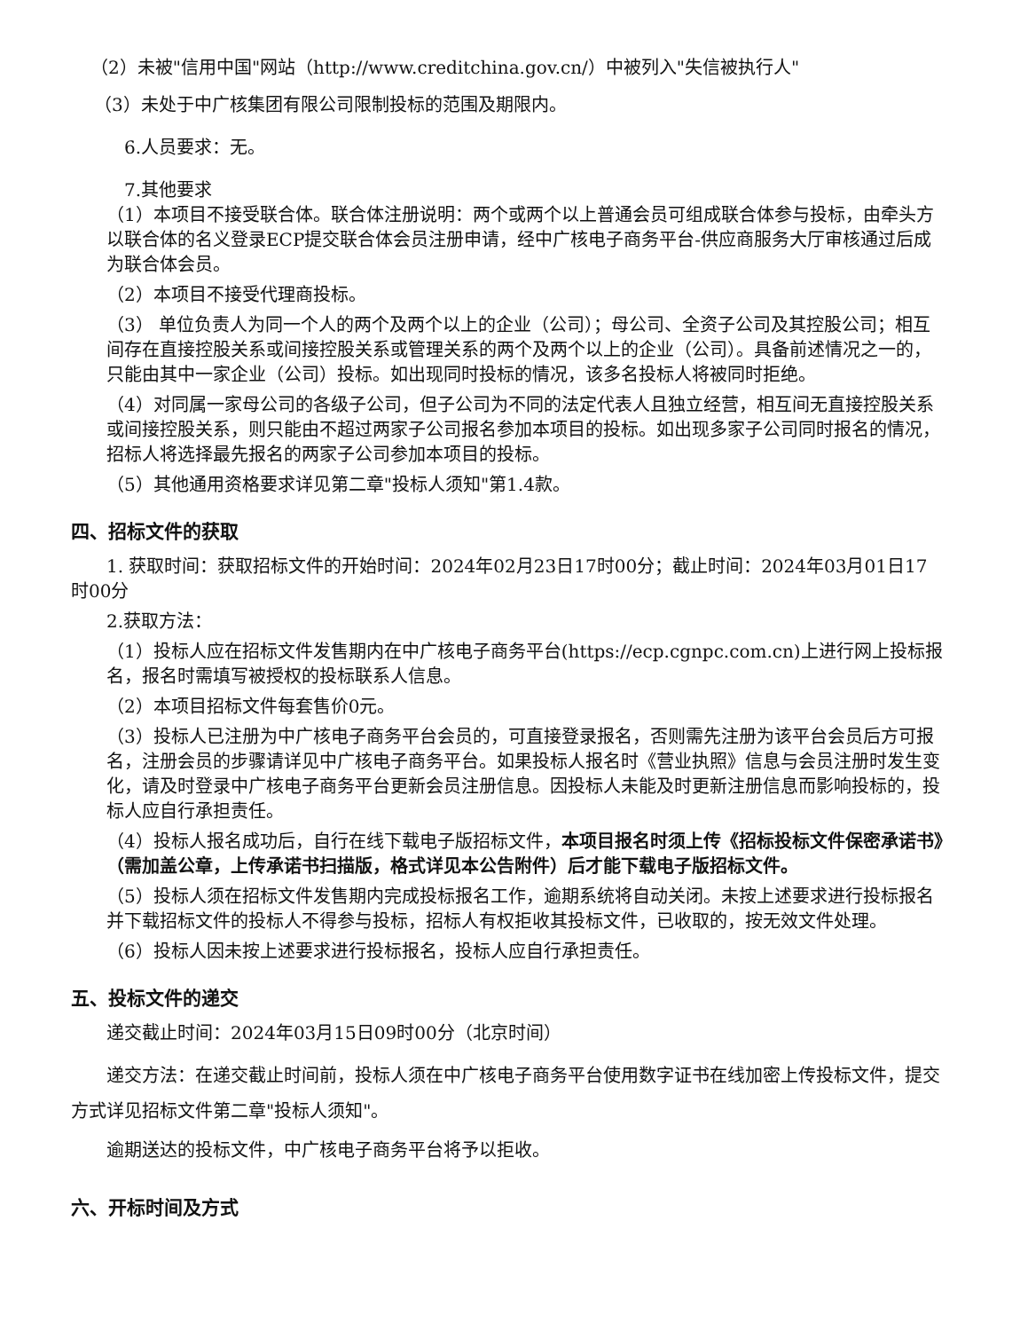（2）未被"信用中国"网站（http://www.creditchina.gov.cn/）中被列入"失信被执行人"
（3）未处于中广核集团有限公司限制投标的范围及期限内。
6.人员要求：无。
7.其他要求
（1）本项目不接受联合体。联合体注册说明：两个或两个以上普通会员可组成联合体参与投标，由牵头方以联合体的名义登录ECP提交联合体会员注册申请，经中广核电子商务平台-供应商服务大厅审核通过后成为联合体会员。
（2）本项目不接受代理商投标。
（3） 单位负责人为同一个人的两个及两个以上的企业（公司）；母公司、全资子公司及其控股公司；相互间存在直接控股关系或间接控股关系或管理关系的两个及两个以上的企业（公司）。具备前述情况之一的，只能由其中一家企业（公司）投标。如出现同时投标的情况，该多名投标人将被同时拒绝。
（4）对同属一家母公司的各级子公司，但子公司为不同的法定代表人且独立经营，相互间无直接控股关系或间接控股关系，则只能由不超过两家子公司报名参加本项目的投标。如出现多家子公司同时报名的情况，招标人将选择最先报名的两家子公司参加本项目的投标。
（5）其他通用资格要求详见第二章"投标人须知"第1.4款。
四、招标文件的获取
1. 获取时间：获取招标文件的开始时间：2024年02月23日17时00分；截止时间：2024年03月01日17时00分
2.获取方法：
（1）投标人应在招标文件发售期内在中广核电子商务平台(https://ecp.cgnpc.com.cn)上进行网上投标报名，报名时需填写被授权的投标联系人信息。
（2）本项目招标文件每套售价0元。
（3）投标人已注册为中广核电子商务平台会员的，可直接登录报名，否则需先注册为该平台会员后方可报名，注册会员的步骤请详见中广核电子商务平台。如果投标人报名时《营业执照》信息与会员注册时发生变化，请及时登录中广核电子商务平台更新会员注册信息。因投标人未能及时更新注册信息而影响投标的，投标人应自行承担责任。
（4）投标人报名成功后，自行在线下载电子版招标文件，本项目报名时须上传《招标投标文件保密承诺书》（需加盖公章，上传承诺书扫描版，格式详见本公告附件）后才能下载电子版招标文件。
（5）投标人须在招标文件发售期内完成投标报名工作，逾期系统将自动关闭。未按上述要求进行投标报名并下载招标文件的投标人不得参与投标，招标人有权拒收其投标文件，已收取的，按无效文件处理。
（6）投标人因未按上述要求进行投标报名，投标人应自行承担责任。
五、投标文件的递交
递交截止时间：2024年03月15日09时00分（北京时间）
递交方法：在递交截止时间前，投标人须在中广核电子商务平台使用数字证书在线加密上传投标文件，提交方式详见招标文件第二章"投标人须知"。
逾期送达的投标文件，中广核电子商务平台将予以拒收。
六、开标时间及方式